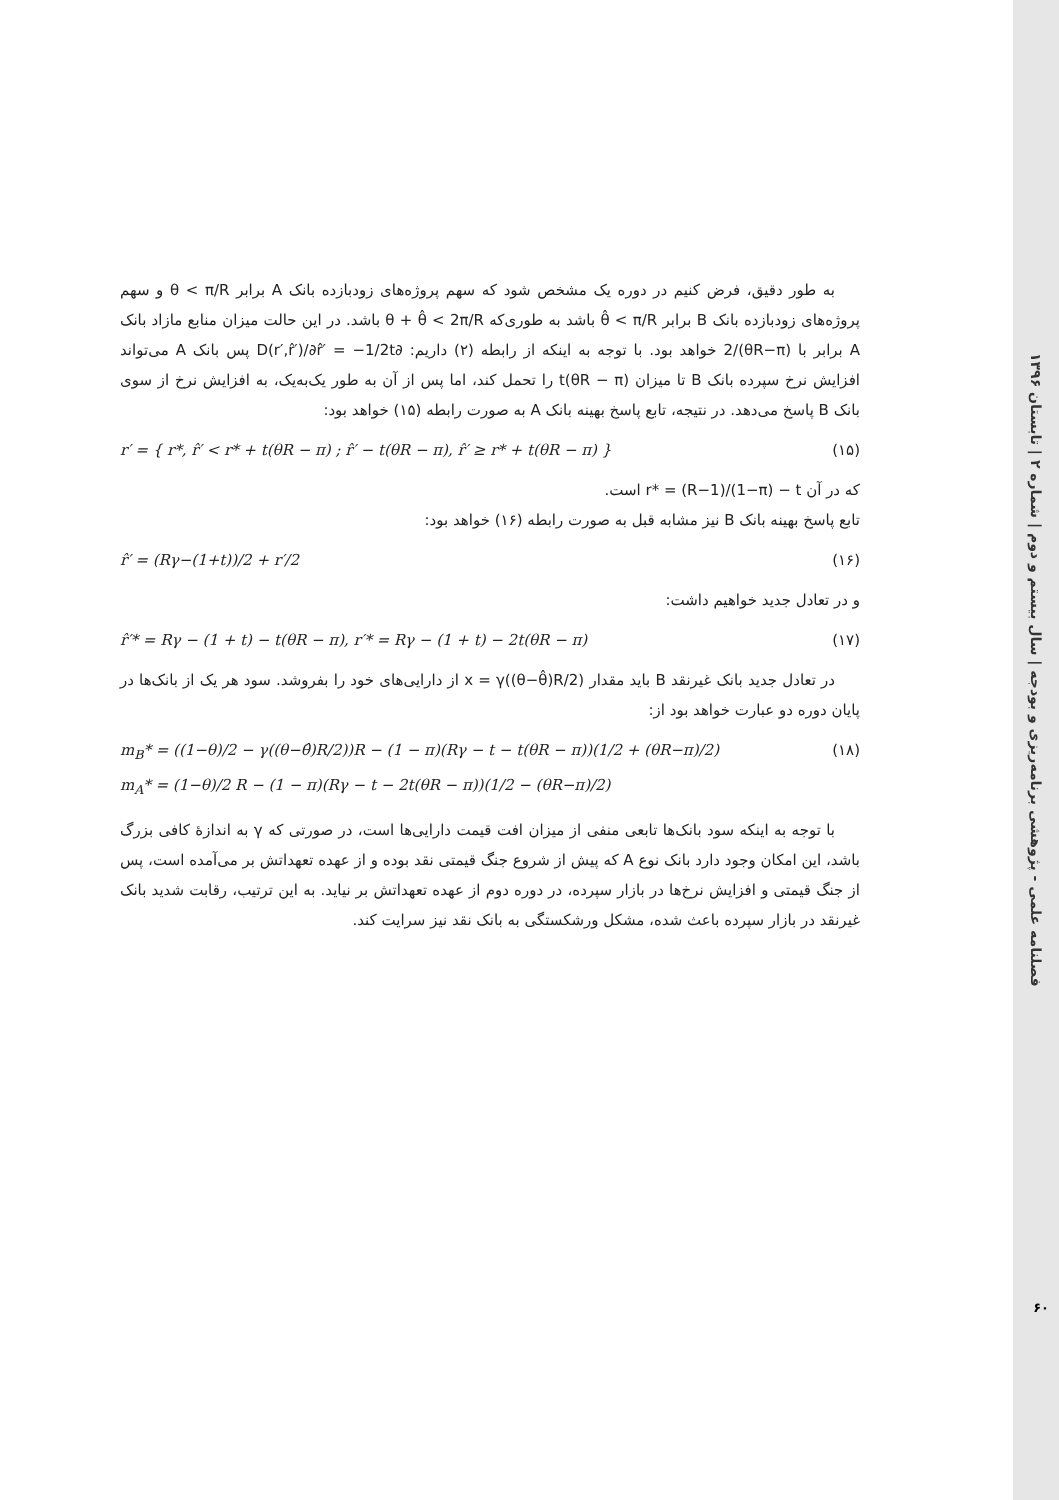فصلنامه علمی - پژوهشی برنامه‌ریزی و بودجه | سال بیستم و دوم | شماره ۲ | تابستان ۱۳۹۶
به طور دقیق، فرض کنیم در دوره یک مشخص شود که سهم پروژه‌های زودبازده بانک A برابر θ < π/R و سهم پروژه‌های زودبازده بانک B برابر θ̂ < π/R باشد به طوری‌که θ + θ̂ < 2π/R باشد. در این حالت میزان منابع مازاد بانک A برابر با (θR−π)/2 خواهد بود. با توجه به اینکه از رابطه (۲) داریم: ∂D(r′,r̂′)/∂r̂′ = −1/2t پس بانک A می‌تواند افزایش نرخ سپرده بانک B تا میزان t(θR − π) را تحمل کند، اما پس از آن به طور یک‌به‌یک، به افزایش نرخ از سوی بانک B پاسخ می‌دهد. در نتیجه، تابع پاسخ بهینه بانک A به صورت رابطه (۱۵) خواهد بود:
r′ = { r*, r̂′ < r* + t(θR − π) ; r̂′ − t(θR − π), r̂′ ≥ r* + t(θR − π) }
(۱۵)
که در آن r* = (R−1)/(1−π) − t است.
تابع پاسخ بهینه بانک B نیز مشابه قبل به صورت رابطه (۱۶) خواهد بود:
r̂′ = (Rγ−(1+t))/2 + r′/2 (۱۶)
و در تعادل جدید خواهیم داشت:
r̂′* = Rγ − (1 + t) − t(θR − π), r′* = Rγ − (1 + t) − 2t(θR − π)
(۱۷)
در تعادل جدید بانک غیرنقد B باید مقدار x = γ((θ−θ̂)R/2) از دارایی‌های خود را بفروشد. سود هر یک از بانک‌ها در پایان دوره دو عبارت خواهد بود از:
m<sub>B</sub>* = ((1−θ)/2 − γ((θ−θ̂)R/2))R − (1 − π)(Rγ − t − t(θR − π))(1/2 + (θR−π)/2)
m<sub>A</sub>* = (1−θ)/2 R − (1 − π)(Rγ − t − 2t(θR − π))(1/2 − (θR−π)/2)
(۱۸)
با توجه به اینکه سود بانک‌ها تابعی منفی از میزان افت قیمت دارایی‌ها است، در صورتی که γ به اندازهٔ کافی بزرگ باشد، این امکان وجود دارد بانک نوع A که پیش از شروع جنگ قیمتی نقد بوده و از عهده تعهداتش بر می‌آمده است، پس از جنگ قیمتی و افزایش نرخ‌ها در بازار سپرده، در دوره دوم از عهده تعهداتش بر نیاید. به این ترتیب، رقابت شدید بانک غیرنقد در بازار سپرده باعث شده، مشکل ورشکستگی به بانک نقد نیز سرایت کند.
۶۰